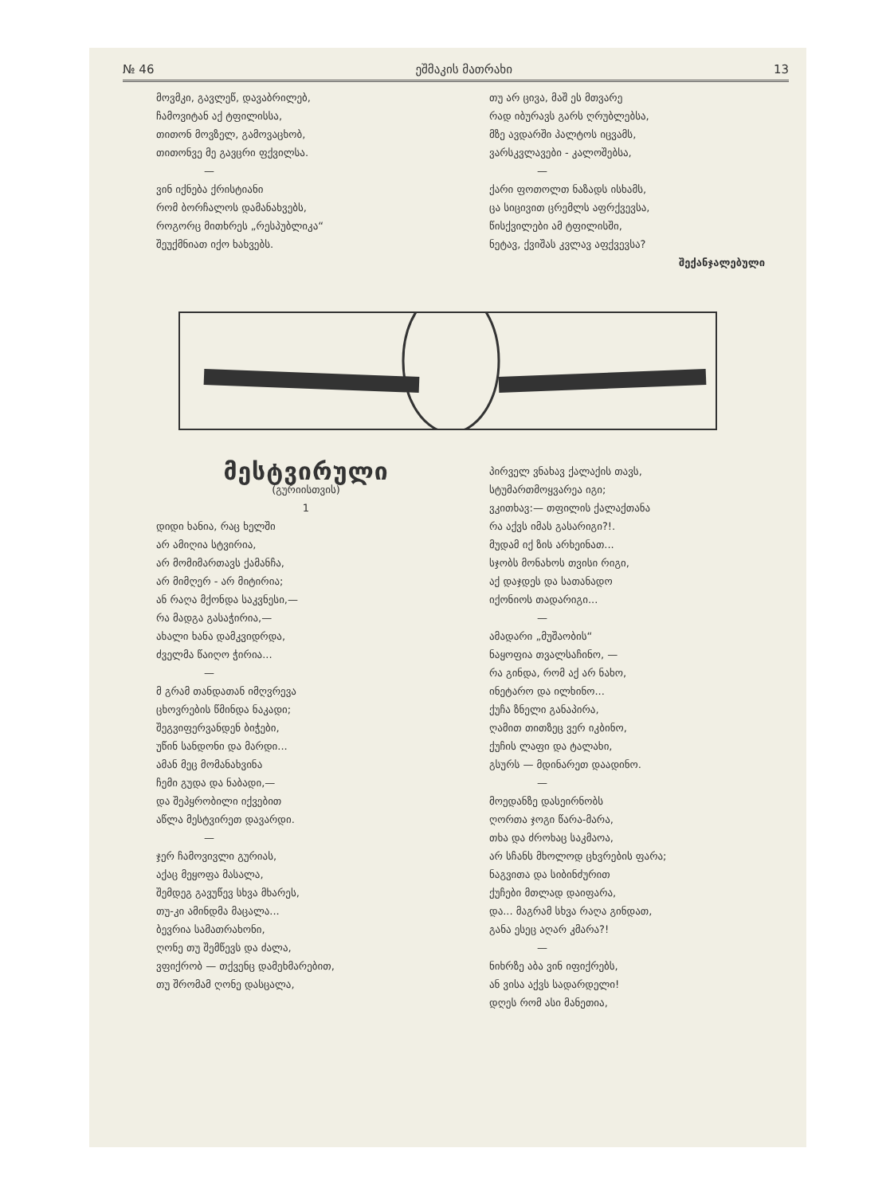№ 46 ეშმაკის მათრახი 13
მოვმკი, გავლეწ, დავაბრილებ,
ჩამოვიტან აქ ტფილისსა,
თითონ მოვზელ, გამოვაცხობ,
თითონვე მე გავცრი ფქვილსა.
—
ვინ იქნება ქრისტიანი
რომ ბორჩალოს დამანახვებს,
როგორც მითხრეს „რესპუბლიკა“
შეუქმნიათ იქო ხახვებს.
თუ არ ცივა, მაშ ეს მთვარე
რად იბურავს გარს ღრუბლებსა,
მზე ავდარში პალტოს იცვამს,
ვარსკვლავები - კალოშებსა,
—
ქარი ფოთოლთ ნაზადს ისხამს,
ცა სიცივით ცრემლს აფრქვევსა,
წისქვილები ამ ტფილისში,
ნეტავ, ქვიშას კვლავ აფქვევსა?
შექანჯალებული
მესტვირული
(გურიისთვის)
1
დიდი ხანია, რაც ხელში
არ ამიღია სტვირია,
არ მომიმართავს ქამანჩა,
არ მიმღერ - არ მიტირია;
ან რაღა მქონდა საკვნესი,—
რა მადგა გასაჭირია,—
ახალი ხანა დამკვიდრდა,
ძველმა წაიღო ჭირია...
—
მ გრამ თანდათან იმღვრევა
ცხოვრების წმინდა ნაკადი;
შეგვიფერვანდენ ბიჭები,
უწინ სანდონი და მარდი...
ამან მეც მომანახვინა
ჩემი გუდა და ნაბადი,—
და შეპყრობილი იქვებით
აწლა მესტვირეთ დავარდი.
—
ჯერ ჩამოვივლი გურიას,
აქაც მეყოფა მასალა,
შემდეგ გავუწევ სხვა მხარეს,
თუ-კი ამინდმა მაცალა...
ბევრია სამათრახონი,
ღონე თუ შემწევს და ძალა,
ვფიქრობ — თქვენც დამეხმარებით,
თუ შრომამ ღონე დასცალა,
პირველ ვნახავ ქალაქის თავს,
სტუმართმოყვარეა იგი;
ვკითხავ:— თფილის ქალაქთანა
რა აქვს იმას გასარიგი?!.
მუდამ იქ ზის არხეინათ...
სჯობს მონახოს თვისი რიგი,
აქ დაჯდეს და სათანადო
იქონიოს თადარიგი...
—
ამადარი „მუშაობის“
ნაყოფია თვალსაჩინო, —
რა გინდა, რომ აქ არ ნახო,
ინეტარო და ილხინო...
ქუჩა ზნელი განაპირა,
ღამით თითზეც ვერ იკბინო,
ქუჩის ლაფი და ტალახი,
გსურს — მდინარეთ დაადინო.
—
მოედანზე დასეირნობს
ღორთა ჯოგი წარა-მარა,
თხა და ძროხაც საკმაოა,
არ სჩანს მხოლოდ ცხვრების ფარა;
ნაგვითა და სიბინძურით
ქუჩები მთლად დაიფარა,
და... მაგრამ სხვა რაღა გინდათ,
განა ესეც აღარ კმარა?!
—
ნიხრზე აბა ვინ იფიქრებს,
ან ვისა აქვს სადარდელი!
დღეს რომ ასი მანეთია,